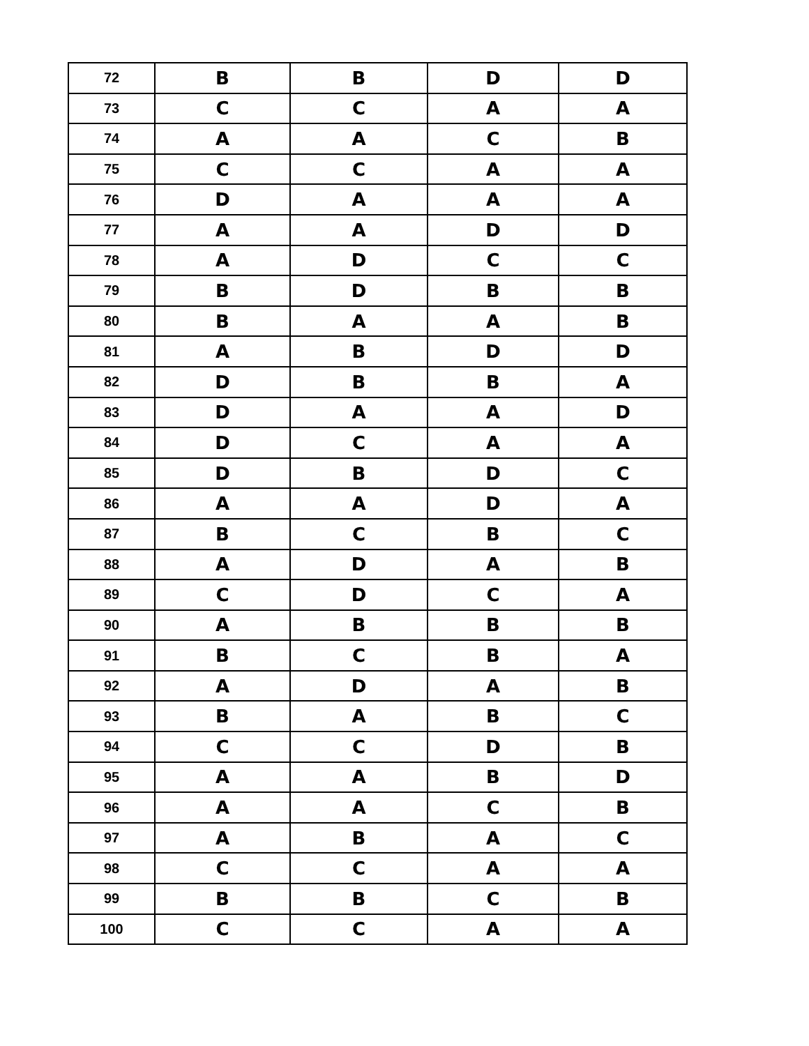| 72 | B | B | D | D |
| 73 | C | C | A | A |
| 74 | A | A | C | B |
| 75 | C | C | A | A |
| 76 | D | A | A | A |
| 77 | A | A | D | D |
| 78 | A | D | C | C |
| 79 | B | D | B | B |
| 80 | B | A | A | B |
| 81 | A | B | D | D |
| 82 | D | B | B | A |
| 83 | D | A | A | D |
| 84 | D | C | A | A |
| 85 | D | B | D | C |
| 86 | A | A | D | A |
| 87 | B | C | B | C |
| 88 | A | D | A | B |
| 89 | C | D | C | A |
| 90 | A | B | B | B |
| 91 | B | C | B | A |
| 92 | A | D | A | B |
| 93 | B | A | B | C |
| 94 | C | C | D | B |
| 95 | A | A | B | D |
| 96 | A | A | C | B |
| 97 | A | B | A | C |
| 98 | C | C | A | A |
| 99 | B | B | C | B |
| 100 | C | C | A | A |